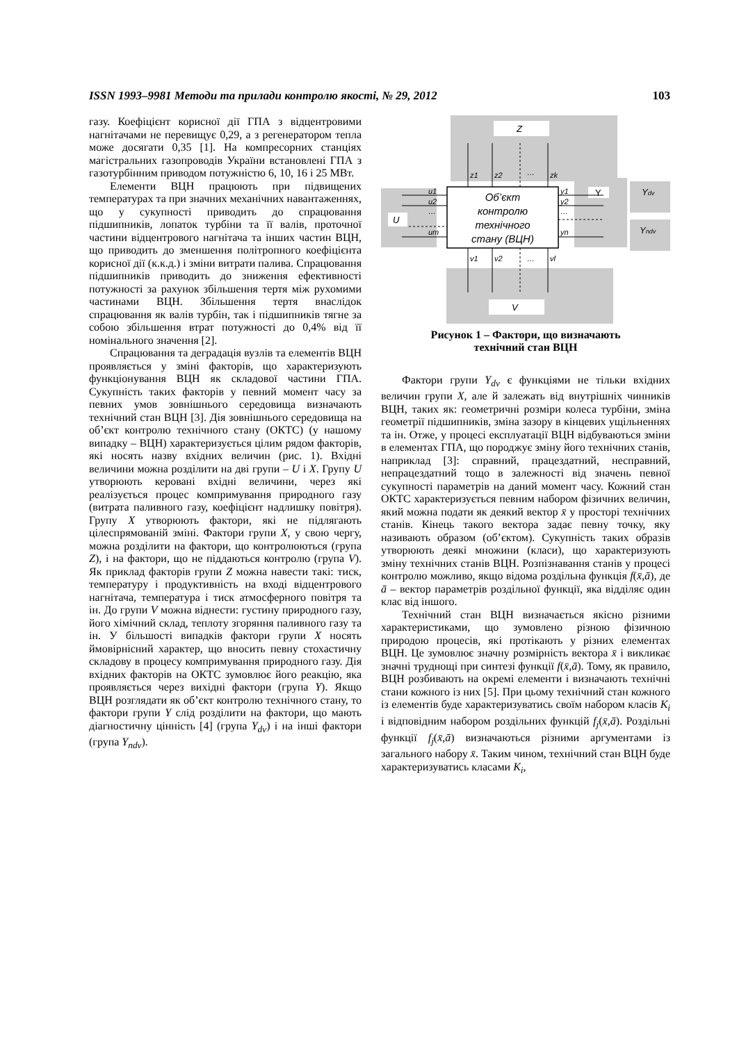ISSN 1993–9981 Методи та прилади контролю якості, № 29, 2012 103
газу. Коефіцієнт корисної дії ГПА з відцентровими нагнітачами не перевищує 0,29, а з регенератором тепла може досягати 0,35 [1]. На компресорних станціях магістральних газопроводів України встановлені ГПА з газотурбінним приводом потужністю 6, 10, 16 і 25 МВт.
Елементи ВЦН працюють при підвищених температурах та при значних механічних навантаженнях, що у сукупності приводить до спрацювання підшипників, лопаток турбіни та її валів, проточної частини відцентрового нагнітача та інших частин ВЦН, що приводить до зменшення політропного коефіцієнта корисної дії (к.к.д.) і зміни витрати палива. Спрацювання підшипників приводить до зниження ефективності потужності за рахунок збільшення тертя між рухомими частинами ВЦН. Збільшення тертя внаслідок спрацювання як валів турбін, так і підшипників тягне за собою збільшення втрат потужності до 0,4% від її номінального значення [2].
Спрацювання та деградація вузлів та елементів ВЦН проявляється у зміні факторів, що характеризують функціонування ВЦН як складової частини ГПА. Сукупність таких факторів у певний момент часу за певних умов зовнішнього середовища визначають технічний стан ВЦН [3]. Дія зовнішнього середовища на об’єкт контролю технічного стану (ОКТС) (у нашому випадку – ВЦН) характеризується цілим рядом факторів, які носять назву вхідних величин (рис. 1). Вхідні величини можна розділити на дві групи – U і X. Групу U утворюють керовані вхідні величини, через які реалізується процес компримування природного газу (витрата паливного газу, коефіцієнт надлишку повітря). Групу X утворюють фактори, які не підлягають цілеспрямованій зміні. Фактори групи X, у свою чергу, можна розділити на фактори, що контролюються (група Z), і на фактори, що не піддаються контролю (група V). Як приклад факторів групи Z можна навести такі: тиск, температуру і продуктивність на вході відцентрового нагнітача, температура і тиск атмосферного повітря та ін. До групи V можна віднести: густину природного газу, його хімічний склад, теплоту згоряння паливного газу та ін. У більшості випадків фактори групи X носять ймовірнісний характер, що вносить певну стохастичну складову в процесу компримування природного газу. Дія вхідних факторів на ОКТС зумовлює його реакцію, яка проявляється через вихідні фактори (група Y). Якщо ВЦН розглядати як об’єкт контролю технічного стану, то фактори групи Y слід розділити на фактори, що мають діагностичну цінність [4] (група Y<sub>dv</sub>) і на інші фактори (група Y<sub>ndv</sub>).
Z
U
V
Y
Ydv
Yndv
Об’єкт
контролю
технічного
стану (ВЦН)
z1
z2
…
zk
v1
v2
…
vl
u1
u2
…
um
y1
y2
…
yn
Рисунок 1 – Фактори, що визначають
технічний стан ВЦН
Фактори групи Y<sub>dv</sub> є функціями не тільки вхідних величин групи X, але й залежать від внутрішніх чинників ВЦН, таких як: геометричні розміри колеса турбіни, зміна геометрії підшипників, зміна зазору в кінцевих ущільненнях та ін. Отже, у процесі експлуатації ВЦН відбуваються зміни в елементах ГПА, що породжує зміну його технічних станів, наприклад [3]: справний, працездатний, несправний, непрацездатний тощо в залежності від значень певної сукупності параметрів на даний момент часу. Кожний стан ОКТС характеризується певним набором фізичних величин, який можна подати як деякий вектор x̄ у просторі технічних станів. Кінець такого вектора задає певну точку, яку називають образом (об’єктом). Сукупність таких образів утворюють деякі множини (класи), що характеризують зміну технічних станів ВЦН. Розпізнавання станів у процесі контролю можливо, якщо відома роздільна функція f(x̄,ā), де ā – вектор параметрів роздільної функції, яка відділяє один клас від іншого.
Технічний стан ВЦН визначається якісно різними характеристиками, що зумовлено різною фізичною природою процесів, які протікають у різних елементах ВЦН. Це зумовлює значну розмірність вектора x̄ і викликає значні труднощі при синтезі функції f(x̄,ā). Тому, як правило, ВЦН розбивають на окремі елементи і визначають технічні стани кожного із них [5]. При цьому технічний стан кожного із елементів буде характеризуватись своїм набором класів K<sub>i</sub> і відповідним набором роздільних функцій f<sub>j</sub>(x̄,ā). Роздільні функції f<sub>j</sub>(x̄,ā) визначаються різними аргументами із загального набору x̄. Таким чином, технічний стан ВЦН буде характеризуватись класами K<sub>i</sub>,